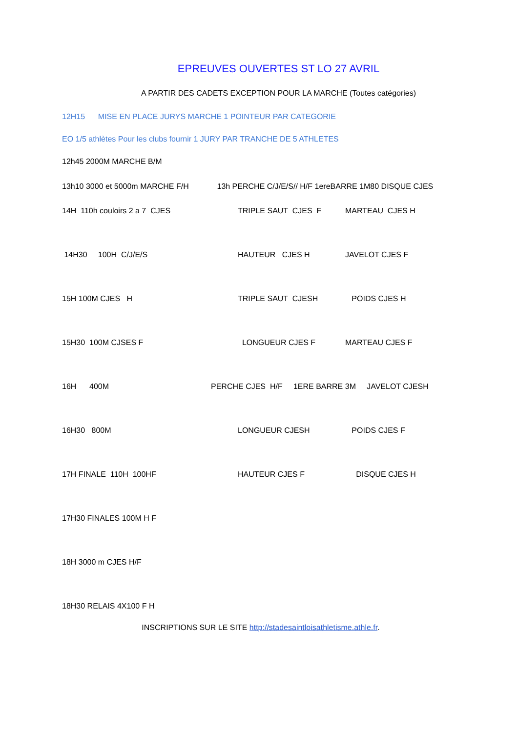EPREUVES OUVERTES ST LO 27 AVRIL
A PARTIR DES CADETS EXCEPTION POUR LA MARCHE (Toutes catégories)
12H15 MISE EN PLACE JURYS MARCHE 1 POINTEUR PAR CATEGORIE
EO 1/5 athlètes Pour les clubs fournir 1 JURY PAR TRANCHE DE 5 ATHLETES
12h45 2000M MARCHE B/M
13h10 3000 et 5000m MARCHE F/H 13h PERCHE C/J/E/S// H/F 1ereBARRE 1M80 DISQUE CJES
14H 110h couloirs 2 a 7 CJES TRIPLE SAUT CJES F MARTEAU CJES H
14H30 100H C/J/E/S HAUTEUR CJES H JAVELOT CJES F
15H 100M CJES H TRIPLE SAUT CJESH POIDS CJES H
15H30 100M CJSES F LONGUEUR CJES F MARTEAU CJES F
16H 400M PERCHE CJES H/F 1ERE BARRE 3M JAVELOT CJESH
16H30 800M LONGUEUR CJESH POIDS CJES F
17H FINALE 110H 100HF HAUTEUR CJES F DISQUE CJES H
17H30 FINALES 100M H F
18H 3000 m CJES H/F
18H30 RELAIS 4X100 F H
INSCRIPTIONS SUR LE SITE http://stadesaintloisathletisme.athle.fr.